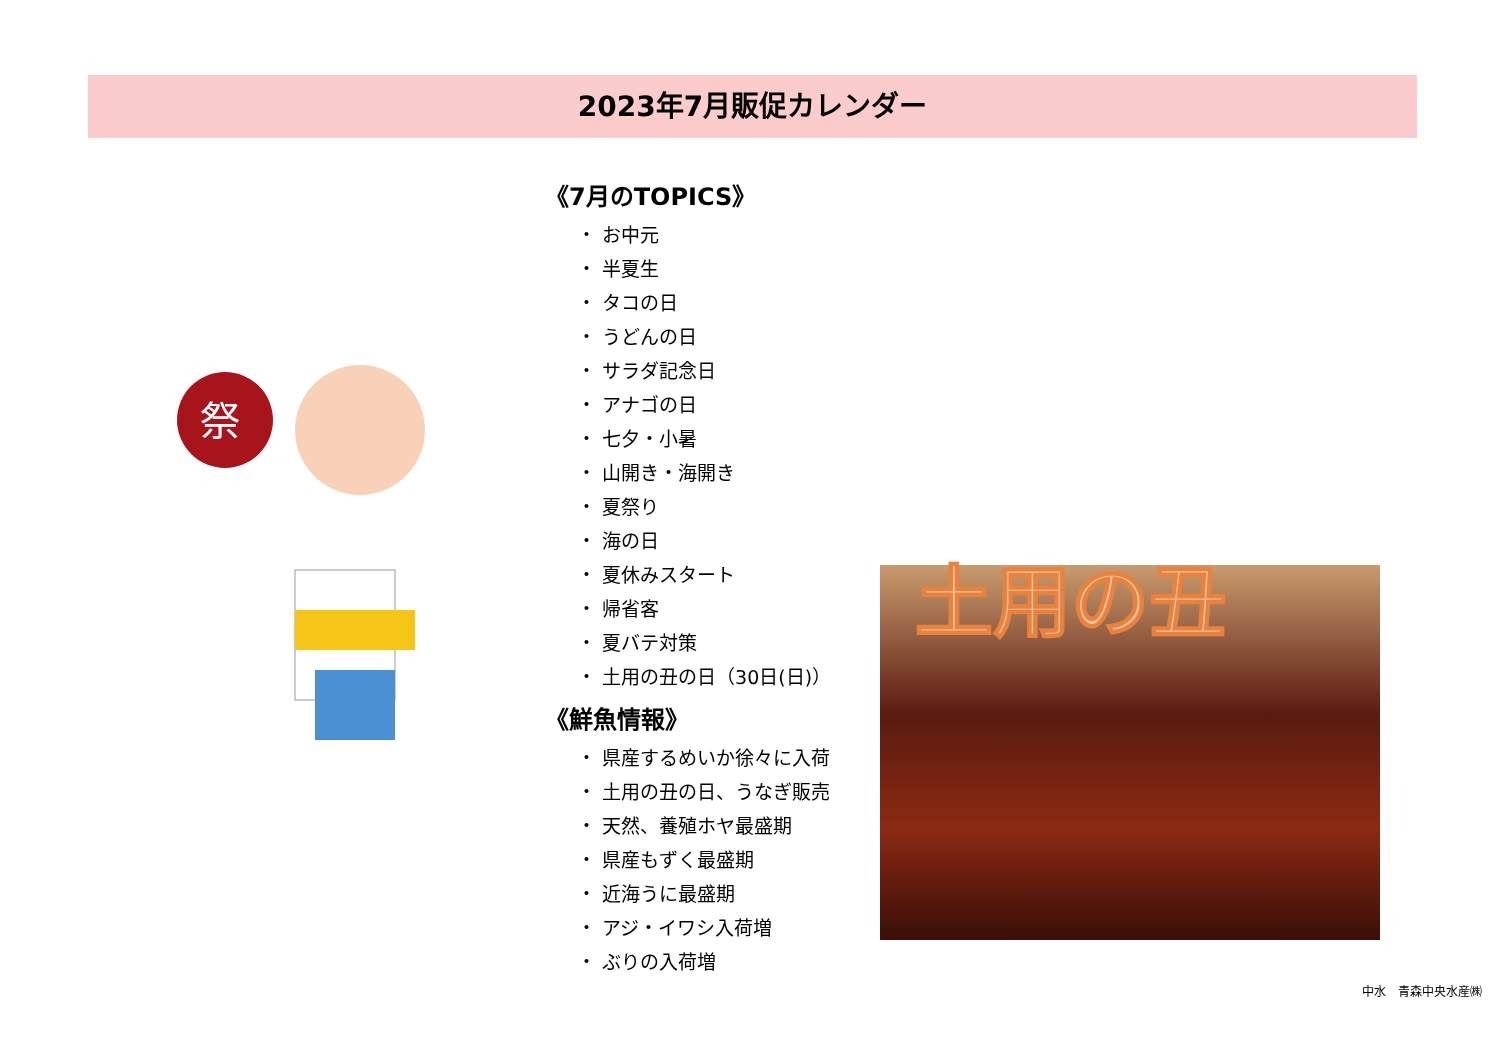2023年7月販促カレンダー
祭
《7月のTOPICS》
・ お中元
・ 半夏生
・ タコの日
・ うどんの日
・ サラダ記念日
・ アナゴの日
・ 七夕・小暑
・ 山開き・海開き
・ 夏祭り
・ 海の日
・ 夏休みスタート
・ 帰省客
・ 夏バテ対策
・ 土用の丑の日（30日(日)）
《鮮魚情報》
・ 県産するめいか徐々に入荷
・ 土用の丑の日、うなぎ販売
・ 天然、養殖ホヤ最盛期
・ 県産もずく最盛期
・ 近海うに最盛期
・ アジ・イワシ入荷増
・ ぶりの入荷増
土用の丑
中水　青森中央水産㈱